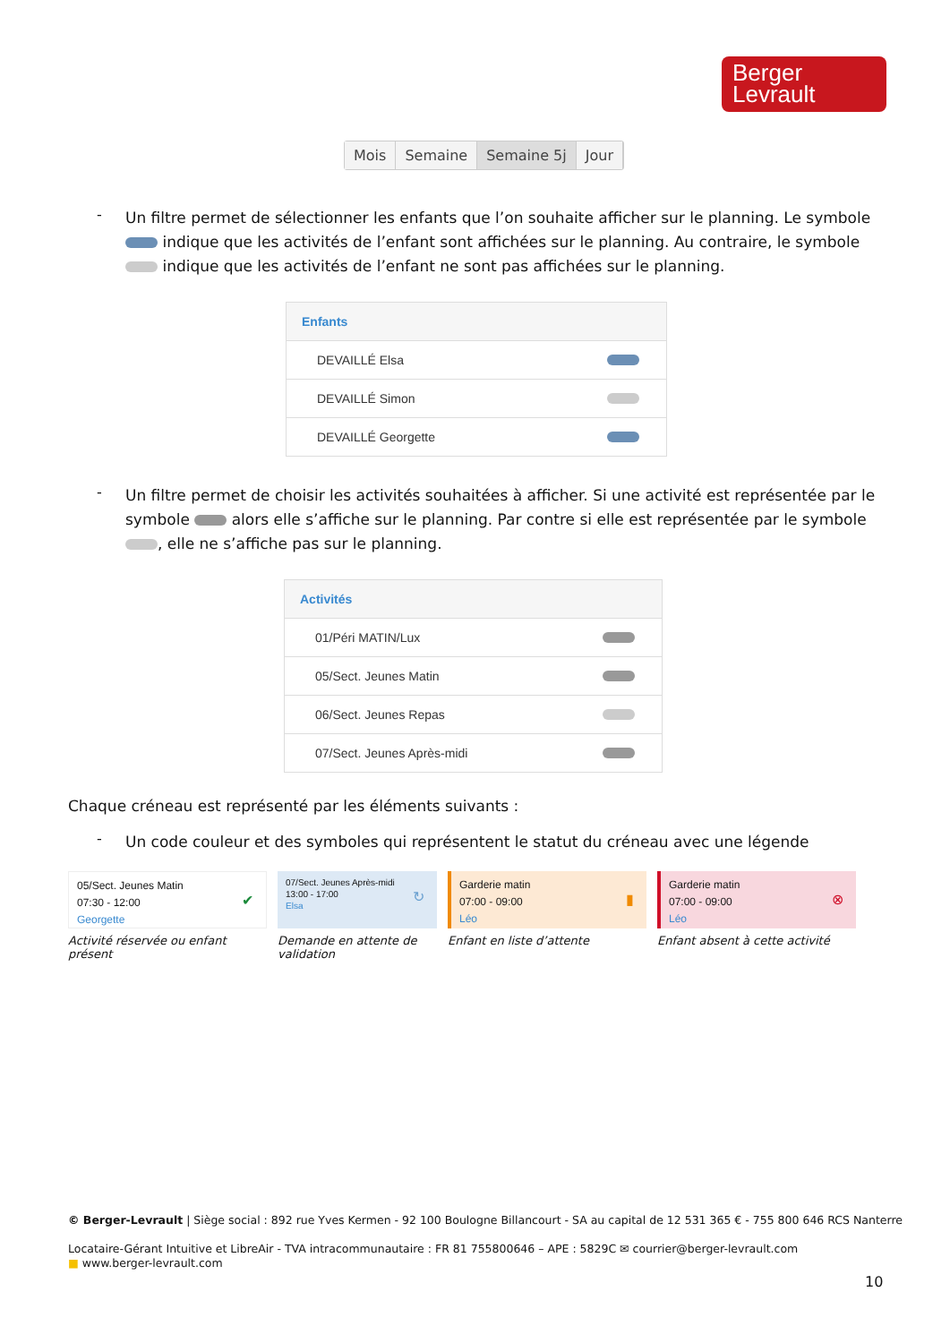Berger
Levrault
Mois Semaine Semaine 5j Jour
-
Un filtre permet de sélectionner les enfants que l’on souhaite afficher sur le planning. Le symbole indique que les activités de l’enfant sont affichées sur le planning. Au contraire, le symbole indique que les activités de l’enfant ne sont pas affichées sur le planning.
Enfants
DEVAILLÉ Elsa
DEVAILLÉ Simon
DEVAILLÉ Georgette
-
Un filtre permet de choisir les activités souhaitées à afficher. Si une activité est représentée par le symbole alors elle s’affiche sur le planning. Par contre si elle est représentée par le symbole , elle ne s’affiche pas sur le planning.
Activités
01/Péri MATIN/Lux
05/Sect. Jeunes Matin
06/Sect. Jeunes Repas
07/Sect. Jeunes Après-midi
Chaque créneau est représenté par les éléments suivants :
-
Un code couleur et des symboles qui représentent le statut du créneau avec une légende
05/Sect. Jeunes Matin
07:30 - 12:00
Georgette
✔
Activité réservée ou enfant présent
07/Sect. Jeunes Après-midi
13:00 - 17:00
Elsa
↻
Demande en attente de validation
Garderie matin
07:00 - 09:00
Léo
▮
Enfant en liste d’attente
Garderie matin
07:00 - 09:00
Léo
⊗
Enfant absent à cette activité
© Berger-Levrault | Siège social : 892 rue Yves Kermen - 92 100 Boulogne Billancourt - SA au capital de 12 531 365 € - 755 800 646 RCS Nanterre
Locataire-Gérant Intuitive et LibreAir - TVA intracommunautaire : FR 81 755800646 – APE : 5829C ✉ courrier@berger-levrault.com
■ www.berger-levrault.com
10